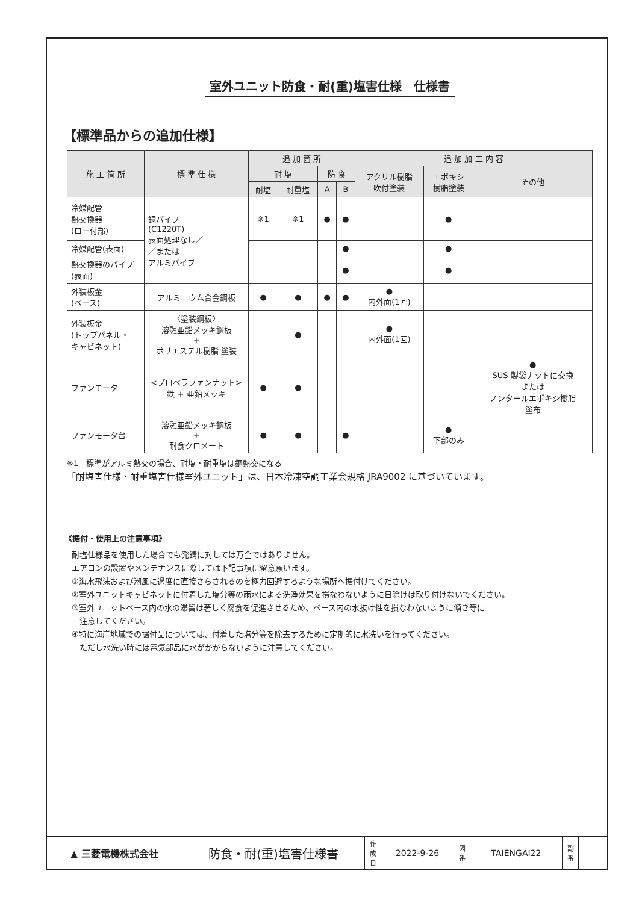室外ユニット防食・耐(重)塩害仕様　仕様書
【標準品からの追加仕様】
| 施 工 箇 所 | 標 準 仕 様 | 追 加 箇 所 | | | | 追 加 加 工 内 容 | | |
| --- | --- | --- | --- | --- | --- | --- | --- | --- |
| | | 耐 塩 | | 防 食 | | アクリル樹脂 吹付塗装 | エポキシ 樹脂塗装 | その他 |
| | | 耐塩 | 耐重塩 | A | B | | | |
| 冷媒配管 熱交換器 (ロー付部) | 銅パイプ (C1220T) 表面処理なし／ ／または アルミパイプ | ※1 | ※1 | ● | ● | | ● | |
| 冷媒配管(表面) | | | | | ● | | ● | |
| 熱交換器のパイプ (表面) | | | | | ● | | ● | |
| 外装板金 (ベース) | アルミニウム合金鋼板 | ● | ● | ● | ● | ● 内外面(1回) | | |
| 外装板金 (トップパネル・ キャビネット) | 〈塗装鋼板〉 溶融亜鉛メッキ鋼板 + ポリエステル樹脂 塗装 | | ● | | | ● 内外面(1回) | | |
| ファンモータ | <プロペラファンナット> 鉄 + 亜鉛メッキ | ● | ● | | | | | ● SUS 製袋ナットに交換 または ノンタールエポキシ樹脂 塗布 |
| ファンモータ台 | 溶融亜鉛メッキ鋼板 + 耐食クロメート | ● | ● | | ● | | ● 下部のみ | |
※1　標準がアルミ熱交の場合、耐塩・耐重塩は銅熱交になる
「耐塩害仕様・耐重塩害仕様室外ユニット」は、日本冷凍空調工業会規格 JRA9002 に基づいています。
《据付・使用上の注意事項》
耐塩仕様品を使用した場合でも発錆に対しては万全ではありません。
エアコンの設置やメンテナンスに際しては下記事項に留意願います。
①海水飛沫および潮風に過度に直接さらされるのを極力回避するような場所へ据付けてください。
②室外ユニットキャビネットに付着した塩分等の雨水による洗浄効果を損なわないように日除けは取り付けないでください。
③室外ユニットベース内の水の滞留は著しく腐食を促進させるため、ベース内の水抜け性を損なわないように傾き等に
　注意してください。
④特に海岸地域での据付品については、付着した塩分等を除去するために定期的に水洗いを行ってください。
　ただし水洗い時には電気部品に水がかからないように注意してください。
▲ 三菱電機株式会社
防食・耐(重)塩害仕様書
作
成
日
2022-9-26
図
番
TAIENGAI22
副
番